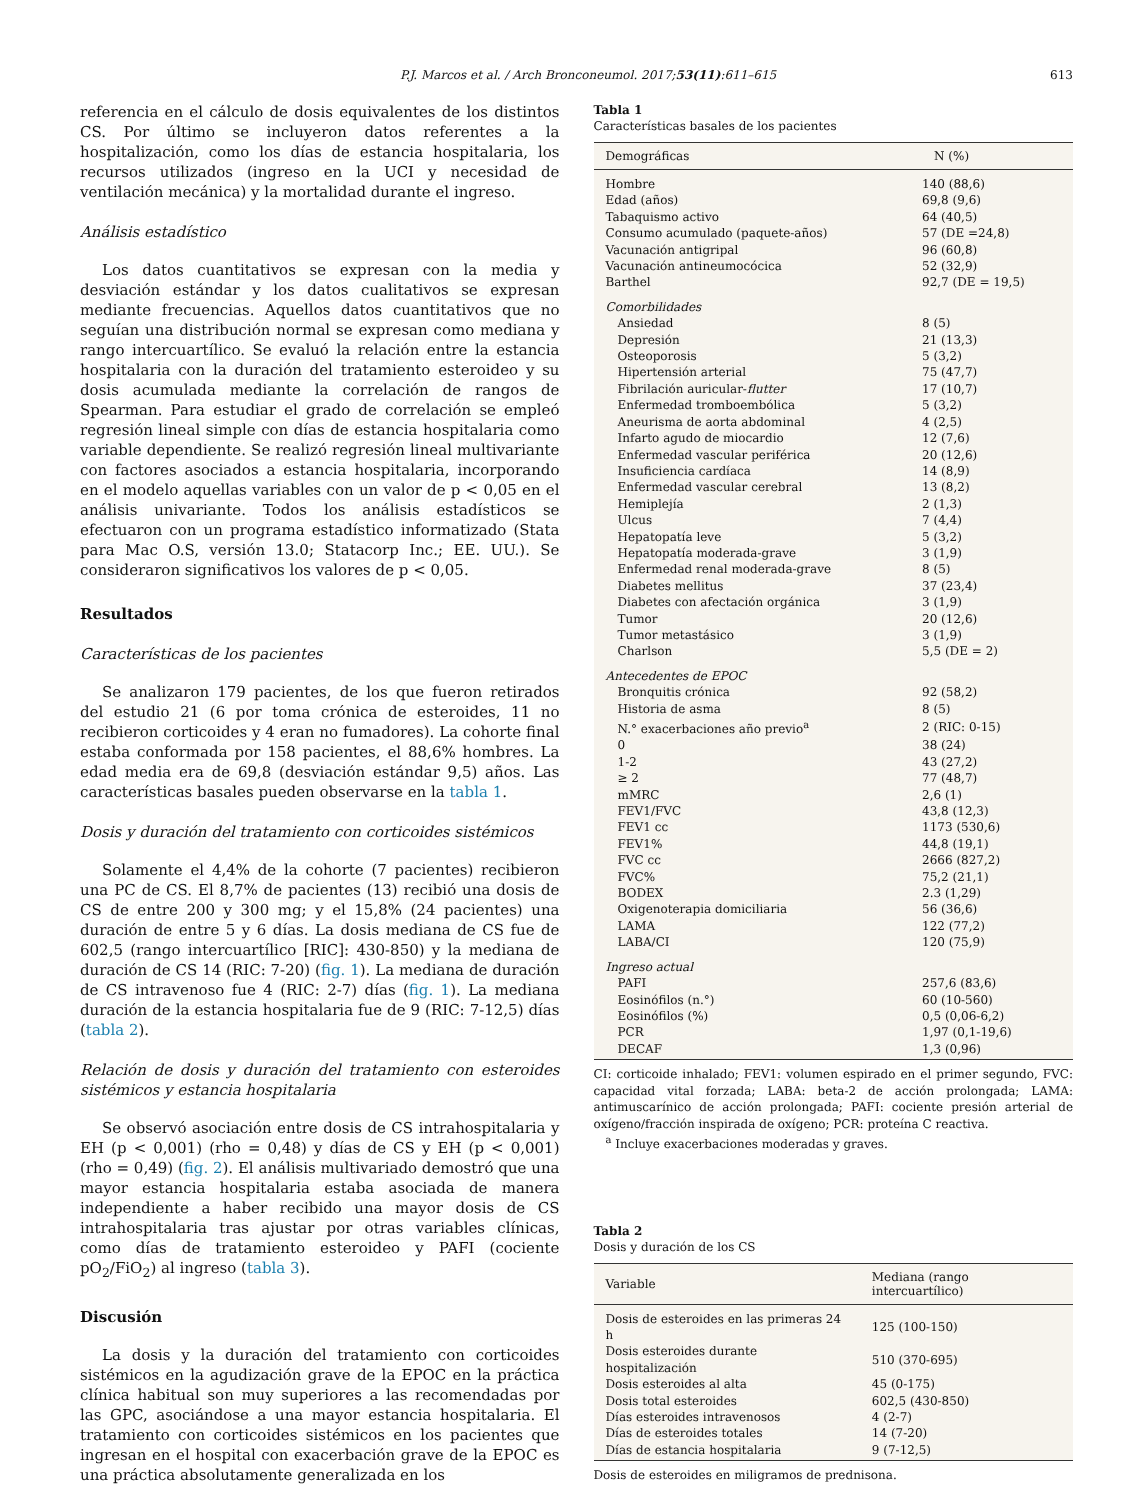P.J. Marcos et al. / Arch Bronconeumol. 2017;53(11):611–615 613
referencia en el cálculo de dosis equivalentes de los distintos CS. Por último se incluyeron datos referentes a la hospitalización, como los días de estancia hospitalaria, los recursos utilizados (ingreso en la UCI y necesidad de ventilación mecánica) y la mortalidad durante el ingreso.
Análisis estadístico
Los datos cuantitativos se expresan con la media y desviación estándar y los datos cualitativos se expresan mediante frecuencias. Aquellos datos cuantitativos que no seguían una distribución normal se expresan como mediana y rango intercuartílico. Se evaluó la relación entre la estancia hospitalaria con la duración del tratamiento esteroideo y su dosis acumulada mediante la correlación de rangos de Spearman. Para estudiar el grado de correlación se empleó regresión lineal simple con días de estancia hospitalaria como variable dependiente. Se realizó regresión lineal multivariante con factores asociados a estancia hospitalaria, incorporando en el modelo aquellas variables con un valor de p < 0,05 en el análisis univariante. Todos los análisis estadísticos se efectuaron con un programa estadístico informatizado (Stata para Mac O.S, versión 13.0; Statacorp Inc.; EE. UU.). Se consideraron significativos los valores de p < 0,05.
Resultados
Características de los pacientes
Se analizaron 179 pacientes, de los que fueron retirados del estudio 21 (6 por toma crónica de esteroides, 11 no recibieron corticoides y 4 eran no fumadores). La cohorte final estaba conformada por 158 pacientes, el 88,6% hombres. La edad media era de 69,8 (desviación estándar 9,5) años. Las características basales pueden observarse en la tabla 1.
Dosis y duración del tratamiento con corticoides sistémicos
Solamente el 4,4% de la cohorte (7 pacientes) recibieron una PC de CS. El 8,7% de pacientes (13) recibió una dosis de CS de entre 200 y 300 mg; y el 15,8% (24 pacientes) una duración de entre 5 y 6 días. La dosis mediana de CS fue de 602,5 (rango intercuartílico [RIC]: 430-850) y la mediana de duración de CS 14 (RIC: 7-20) (fig. 1). La mediana de duración de CS intravenoso fue 4 (RIC: 2-7) días (fig. 1). La mediana duración de la estancia hospitalaria fue de 9 (RIC: 7-12,5) días (tabla 2).
Relación de dosis y duración del tratamiento con esteroides sistémicos y estancia hospitalaria
Se observó asociación entre dosis de CS intrahospitalaria y EH (p < 0,001) (rho = 0,48) y días de CS y EH (p < 0,001) (rho = 0,49) (fig. 2). El análisis multivariado demostró que una mayor estancia hospitalaria estaba asociada de manera independiente a haber recibido una mayor dosis de CS intrahospitalaria tras ajustar por otras variables clínicas, como días de tratamiento esteroideo y PAFI (cociente pO<sub>2</sub>/FiO<sub>2</sub>) al ingreso (tabla 3).
Discusión
La dosis y la duración del tratamiento con corticoides sistémicos en la agudización grave de la EPOC en la práctica clínica habitual son muy superiores a las recomendadas por las GPC, asociándose a una mayor estancia hospitalaria. El tratamiento con corticoides sistémicos en los pacientes que ingresan en el hospital con exacerbación grave de la EPOC es una práctica absolutamente generalizada en los
Tabla 1
Características basales de los pacientes
| Demográficas | N (%) |
| --- | --- |
| Hombre | 140 (88,6) |
| Edad (años) | 69,8 (9,6) |
| Tabaquismo activo | 64 (40,5) |
| Consumo acumulado (paquete-años) | 57 (DE =24,8) |
| Vacunación antigripal | 96 (60,8) |
| Vacunación antineumocócica | 52 (32,9) |
| Barthel | 92,7 (DE = 19,5) |
| Comorbilidades | |
| Ansiedad | 8 (5) |
| Depresión | 21 (13,3) |
| Osteoporosis | 5 (3,2) |
| Hipertensión arterial | 75 (47,7) |
| Fibrilación auricular- flutter | 17 (10,7) |
| Enfermedad tromboembólica | 5 (3,2) |
| Aneurisma de aorta abdominal | 4 (2,5) |
| Infarto agudo de miocardio | 12 (7,6) |
| Enfermedad vascular periférica | 20 (12,6) |
| Insuficiencia cardíaca | 14 (8,9) |
| Enfermedad vascular cerebral | 13 (8,2) |
| Hemiplejía | 2 (1,3) |
| Ulcus | 7 (4,4) |
| Hepatopatía leve | 5 (3,2) |
| Hepatopatía moderada-grave | 3 (1,9) |
| Enfermedad renal moderada-grave | 8 (5) |
| Diabetes mellitus | 37 (23,4) |
| Diabetes con afectación orgánica | 3 (1,9) |
| Tumor | 20 (12,6) |
| Tumor metastásico | 3 (1,9) |
| Charlson | 5,5 (DE = 2) |
| Antecedentes de EPOC | |
| Bronquitis crónica | 92 (58,2) |
| Historia de asma | 8 (5) |
| N.° exacerbaciones año previo<sup>a</sup> | 2 (RIC: 0-15) |
| 0 | 38 (24) |
| 1-2 | 43 (27,2) |
| ≥ 2 | 77 (48,7) |
| mMRC | 2,6 (1) |
| FEV1/FVC | 43,8 (12,3) |
| FEV1 cc | 1173 (530,6) |
| FEV1% | 44,8 (19,1) |
| FVC cc | 2666 (827,2) |
| FVC% | 75,2 (21,1) |
| BODEX | 2.3 (1,29) |
| Oxigenoterapia domiciliaria | 56 (36,6) |
| LAMA | 122 (77,2) |
| LABA/CI | 120 (75,9) |
| Ingreso actual | |
| PAFI | 257,6 (83,6) |
| Eosinófilos (n.°) | 60 (10-560) |
| Eosinófilos (%) | 0,5 (0,06-6,2) |
| PCR | 1,97 (0,1-19,6) |
| DECAF | 1,3 (0,96) |
CI: corticoide inhalado; FEV1: volumen espirado en el primer segundo, FVC: capacidad vital forzada; LABA: beta-2 de acción prolongada; LAMA: antimuscarínico de acción prolongada; PAFI: cociente presión arterial de oxígeno/fracción inspirada de oxígeno; PCR: proteína C reactiva.
<sup>a</sup> Incluye exacerbaciones moderadas y graves.
Tabla 2
Dosis y duración de los CS
| Variable | Mediana (rango intercuartílico) |
| --- | --- |
| Dosis de esteroides en las primeras 24 h | 125 (100-150) |
| Dosis esteroides durante hospitalización | 510 (370-695) |
| Dosis esteroides al alta | 45 (0-175) |
| Dosis total esteroides | 602,5 (430-850) |
| Días esteroides intravenosos | 4 (2-7) |
| Días de esteroides totales | 14 (7-20) |
| Días de estancia hospitalaria | 9 (7-12,5) |
Dosis de esteroides en miligramos de prednisona.